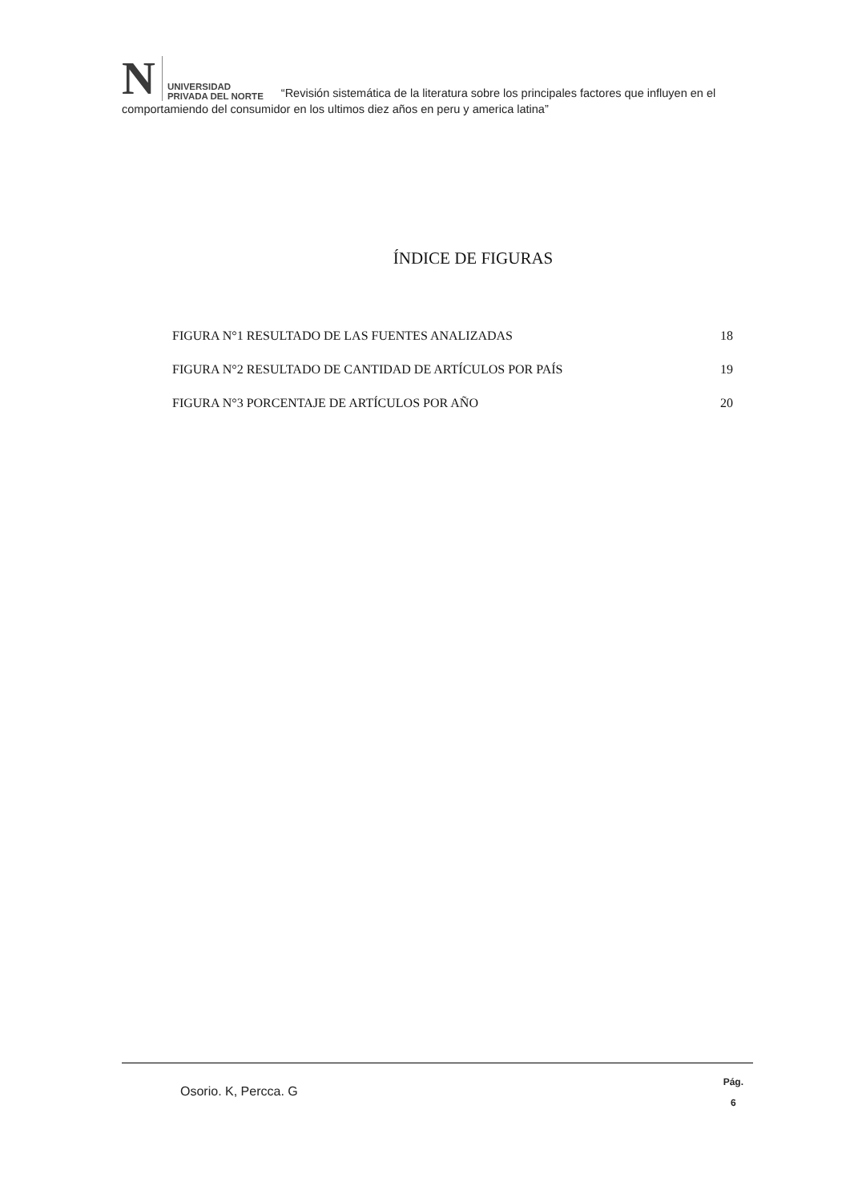N UNIVERSIDAD
PRIVADA DEL NORTE “Revisión sistemática de la literatura sobre los principales factores que influyen en el comportamiendo del consumidor en los ultimos diez años en peru y america latina”
ÍNDICE DE FIGURAS
FIGURA N°1 RESULTADO DE LAS FUENTES ANALIZADAS 18
FIGURA N°2 RESULTADO DE CANTIDAD DE ARTÍCULOS POR PAÍS 19
FIGURA N°3 PORCENTAJE DE ARTÍCULOS POR AÑO 20
Osorio. K, Percca. G
Pág.
6